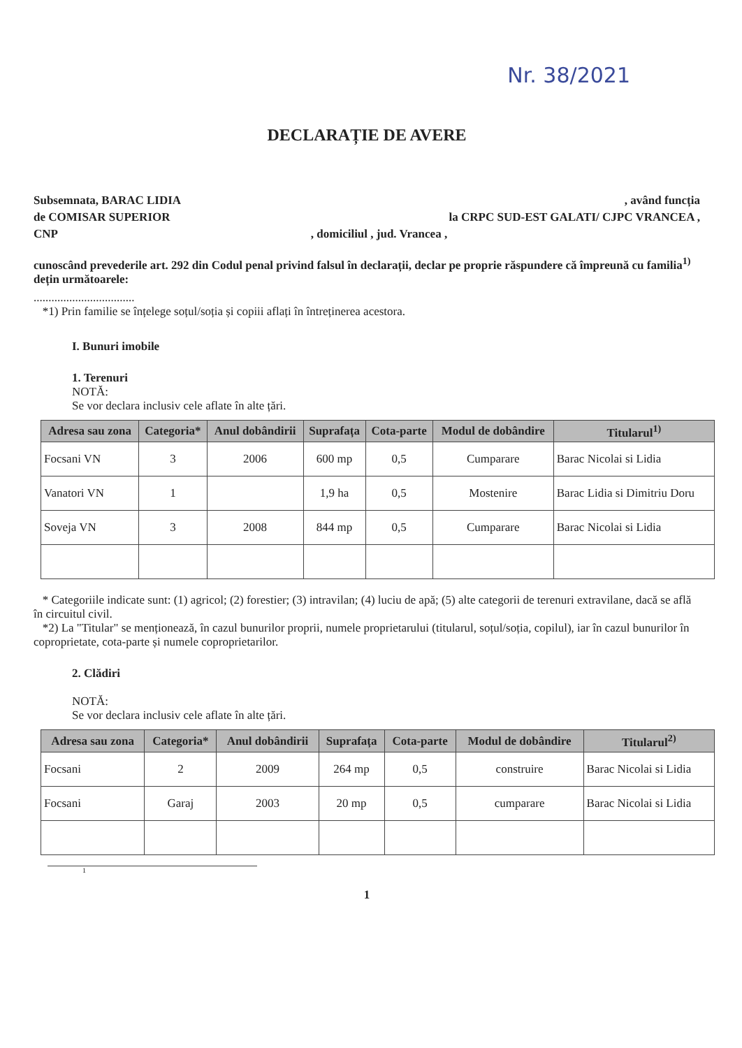Nr. 38/2021
DECLARAȚIE DE AVERE
Subsemnata, BARAC LIDIA, având funcția
de COMISAR SUPERIOR la CRPC SUD-EST GALATI/ CJPC VRANCEA ,
CNP, domiciliul , jud. Vrancea ,
cunoscând prevederile art. 292 din Codul penal privind falsul în declarații, declar pe proprie răspundere că împreună cu familia<sup>1)</sup> dețin următoarele:
..................................
*1) Prin familie se înțelege soțul/soția și copiii aflați în întreținerea acestora.
I. Bunuri imobile
1. Terenuri
NOTĂ:
Se vor declara inclusiv cele aflate în alte țări.
| Adresa sau zona | Categoria* | Anul dobândirii | Suprafața | Cota-parte | Modul de dobândire | Titularul<sup>1)</sup> |
| --- | --- | --- | --- | --- | --- | --- |
| Focsani VN | 3 | 2006 | 600 mp | 0,5 | Cumparare | Barac Nicolai si Lidia |
| Vanatori VN | 1 | | 1,9 ha | 0,5 | Mostenire | Barac Lidia si Dimitriu Doru |
| Soveja VN | 3 | 2008 | 844 mp | 0,5 | Cumparare | Barac Nicolai si Lidia |
* Categoriile indicate sunt: (1) agricol; (2) forestier; (3) intravilan; (4) luciu de apă; (5) alte categorii de terenuri extravilane, dacă se află în circuitul civil.
*2) La "Titular" se menționează, în cazul bunurilor proprii, numele proprietarului (titularul, soțul/soția, copilul), iar în cazul bunurilor în coproprietate, cota-parte și numele coproprietarilor.
2. Clădiri
NOTĂ:
Se vor declara inclusiv cele aflate în alte țări.
| Adresa sau zona | Categoria* | Anul dobândirii | Suprafața | Cota-parte | Modul de dobândire | Titularul<sup>2)</sup> |
| --- | --- | --- | --- | --- | --- | --- |
| Focsani | 2 | 2009 | 264 mp | 0,5 | construire | Barac Nicolai si Lidia |
| Focsani | Garaj | 2003 | 20 mp | 0,5 | cumparare | Barac Nicolai si Lidia |
1
1